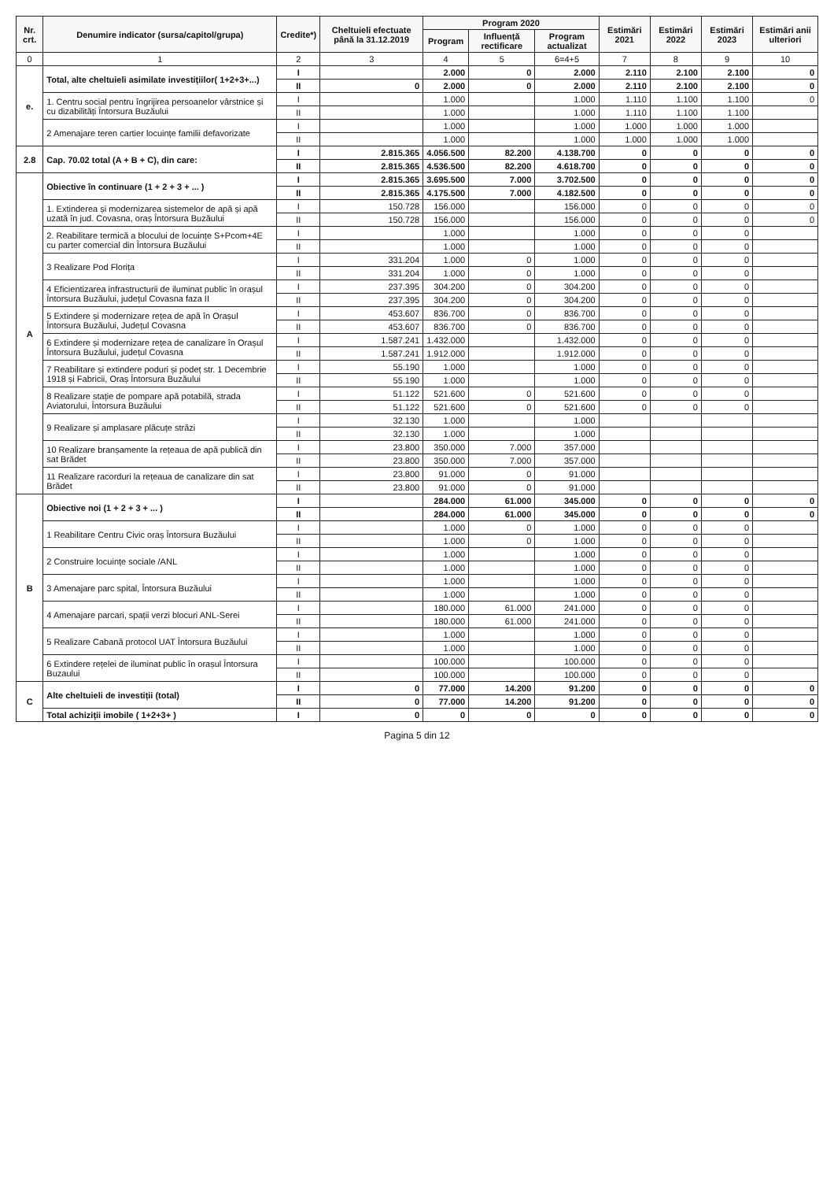| Nr. crt. | Denumire indicator (sursa/capitol/grupa) | Credite*) | Cheltuieli efectuate până la 31.12.2019 | Program 2020 | | | Estimări 2021 | Estimări 2022 | Estimări 2023 | Estimări anii ulteriori |
| --- | --- | --- | --- | --- | --- | --- | --- | --- | --- | --- |
| | | | | Program | Influență rectificare | Program actualizat | | | | |
| 0 | 1 | 2 | 3 | 4 | 5 | 6=4+5 | 7 | 8 | 9 | 10 |
| e. | Total, alte cheltuieli asimilate investițiilor( 1+2+3+...) | I | | 2.000 | 0 | 2.000 | 2.110 | 2.100 | 2.100 | 0 |
| | | II | 0 | 2.000 | 0 | 2.000 | 2.110 | 2.100 | 2.100 | 0 |
| | 1. Centru social pentru îngrijirea persoanelor vârstnice și cu dizabilități Întorsura Buzăului | I | | 1.000 | | 1.000 | 1.110 | 1.100 | 1.100 | 0 |
| | | II | | 1.000 | | 1.000 | 1.110 | 1.100 | 1.100 | |
| | 2 Amenajare teren cartier locuințe familii defavorizate | I | | 1.000 | | 1.000 | 1.000 | 1.000 | 1.000 | |
| | | II | | 1.000 | | 1.000 | 1.000 | 1.000 | 1.000 | |
| 2.8 | Cap. 70.02 total (A + B + C), din care: | I | 2.815.365 | 4.056.500 | 82.200 | 4.138.700 | 0 | 0 | 0 | 0 |
| | | II | 2.815.365 | 4.536.500 | 82.200 | 4.618.700 | 0 | 0 | 0 | 0 |
| A | Obiective în continuare (1 + 2 + 3 + ... ) | I | 2.815.365 | 3.695.500 | 7.000 | 3.702.500 | 0 | 0 | 0 | 0 |
| | | II | 2.815.365 | 4.175.500 | 7.000 | 4.182.500 | 0 | 0 | 0 | 0 |
| | 1. Extinderea și modernizarea sistemelor de apă și apă uzată în jud. Covasna, oraș Întorsura Buzăului | I | 150.728 | 156.000 | | 156.000 | 0 | 0 | 0 | 0 |
| | | II | 150.728 | 156.000 | | 156.000 | 0 | 0 | 0 | 0 |
| | 2. Reabilitare termică a blocului de locuințe S+Pcom+4E cu parter comercial din Întorsura Buzăului | I | | 1.000 | | 1.000 | 0 | 0 | 0 | |
| | | II | | 1.000 | | 1.000 | 0 | 0 | 0 | |
| | 3 Realizare Pod Florița | I | 331.204 | 1.000 | 0 | 1.000 | 0 | 0 | 0 | |
| | | II | 331.204 | 1.000 | 0 | 1.000 | 0 | 0 | 0 | |
| | 4 Eficientizarea infrastructurii de iluminat public în orașul Întorsura Buzăului, județul Covasna faza II | I | 237.395 | 304.200 | 0 | 304.200 | 0 | 0 | 0 | |
| | | II | 237.395 | 304.200 | 0 | 304.200 | 0 | 0 | 0 | |
| | 5 Extindere și modernizare rețea de apă în Orașul Întorsura Buzăului, Județul Covasna | I | 453.607 | 836.700 | 0 | 836.700 | 0 | 0 | 0 | |
| | | II | 453.607 | 836.700 | 0 | 836.700 | 0 | 0 | 0 | |
| | 6 Extindere și modernizare rețea de canalizare în Orașul Întorsura Buzăului, județul Covasna | I | 1.587.241 | 1.432.000 | | 1.432.000 | 0 | 0 | 0 | |
| | | II | 1.587.241 | 1.912.000 | | 1.912.000 | 0 | 0 | 0 | |
| | 7 Reabilitare și extindere poduri și podeț str. 1 Decembrie 1918 și Fabricii, Oraș Întorsura Buzăului | I | 55.190 | 1.000 | | 1.000 | 0 | 0 | 0 | |
| | | II | 55.190 | 1.000 | | 1.000 | 0 | 0 | 0 | |
| | 8 Realizare stație de pompare apă potabilă, strada Aviatorului, Întorsura Buzăului | I | 51.122 | 521.600 | 0 | 521.600 | 0 | 0 | 0 | |
| | | II | 51.122 | 521.600 | 0 | 521.600 | 0 | 0 | 0 | |
| | 9 Realizare și amplasare plăcuțe străzi | I | 32.130 | 1.000 | | 1.000 | | | | |
| | | II | 32.130 | 1.000 | | 1.000 | | | | |
| | 10 Realizare branșamente la rețeaua de apă publică din sat Brădet | I | 23.800 | 350.000 | 7.000 | 357.000 | | | | |
| | | II | 23.800 | 350.000 | 7.000 | 357.000 | | | | |
| | 11 Realizare racorduri la rețeaua de canalizare din sat Brădet | I | 23.800 | 91.000 | 0 | 91.000 | | | | |
| | | II | 23.800 | 91.000 | 0 | 91.000 | | | | |
| B | Obiective noi (1 + 2 + 3 + ... ) | I | | 284.000 | 61.000 | 345.000 | 0 | 0 | 0 | 0 |
| | | II | | 284.000 | 61.000 | 345.000 | 0 | 0 | 0 | 0 |
| | 1 Reabilitare Centru Civic oraș Întorsura Buzăului | I | | 1.000 | 0 | 1.000 | 0 | 0 | 0 | |
| | | II | | 1.000 | 0 | 1.000 | 0 | 0 | 0 | |
| | 2 Construire locuințe sociale /ANL | I | | 1.000 | | 1.000 | 0 | 0 | 0 | |
| | | II | | 1.000 | | 1.000 | 0 | 0 | 0 | |
| | 3 Amenajare parc spital, Întorsura Buzăului | I | | 1.000 | | 1.000 | 0 | 0 | 0 | |
| | | II | | 1.000 | | 1.000 | 0 | 0 | 0 | |
| | 4 Amenajare parcari, spații verzi blocuri ANL-Serei | I | | 180.000 | 61.000 | 241.000 | 0 | 0 | 0 | |
| | | II | | 180.000 | 61.000 | 241.000 | 0 | 0 | 0 | |
| | 5 Realizare Cabană protocol UAT Întorsura Buzăului | I | | 1.000 | | 1.000 | 0 | 0 | 0 | |
| | | II | | 1.000 | | 1.000 | 0 | 0 | 0 | |
| | 6 Extindere rețelei de iluminat public în orașul Întorsura Buzaului | I | | 100.000 | | 100.000 | 0 | 0 | 0 | |
| | | II | | 100.000 | | 100.000 | 0 | 0 | 0 | |
| C | Alte cheltuieli de investiții (total) | I | 0 | 77.000 | 14.200 | 91.200 | 0 | 0 | 0 | 0 |
| | | II | 0 | 77.000 | 14.200 | 91.200 | 0 | 0 | 0 | 0 |
| | Total achiziții imobile ( 1+2+3+ ) | I | 0 | 0 | 0 | 0 | 0 | 0 | 0 | 0 |
Pagina 5 din 12